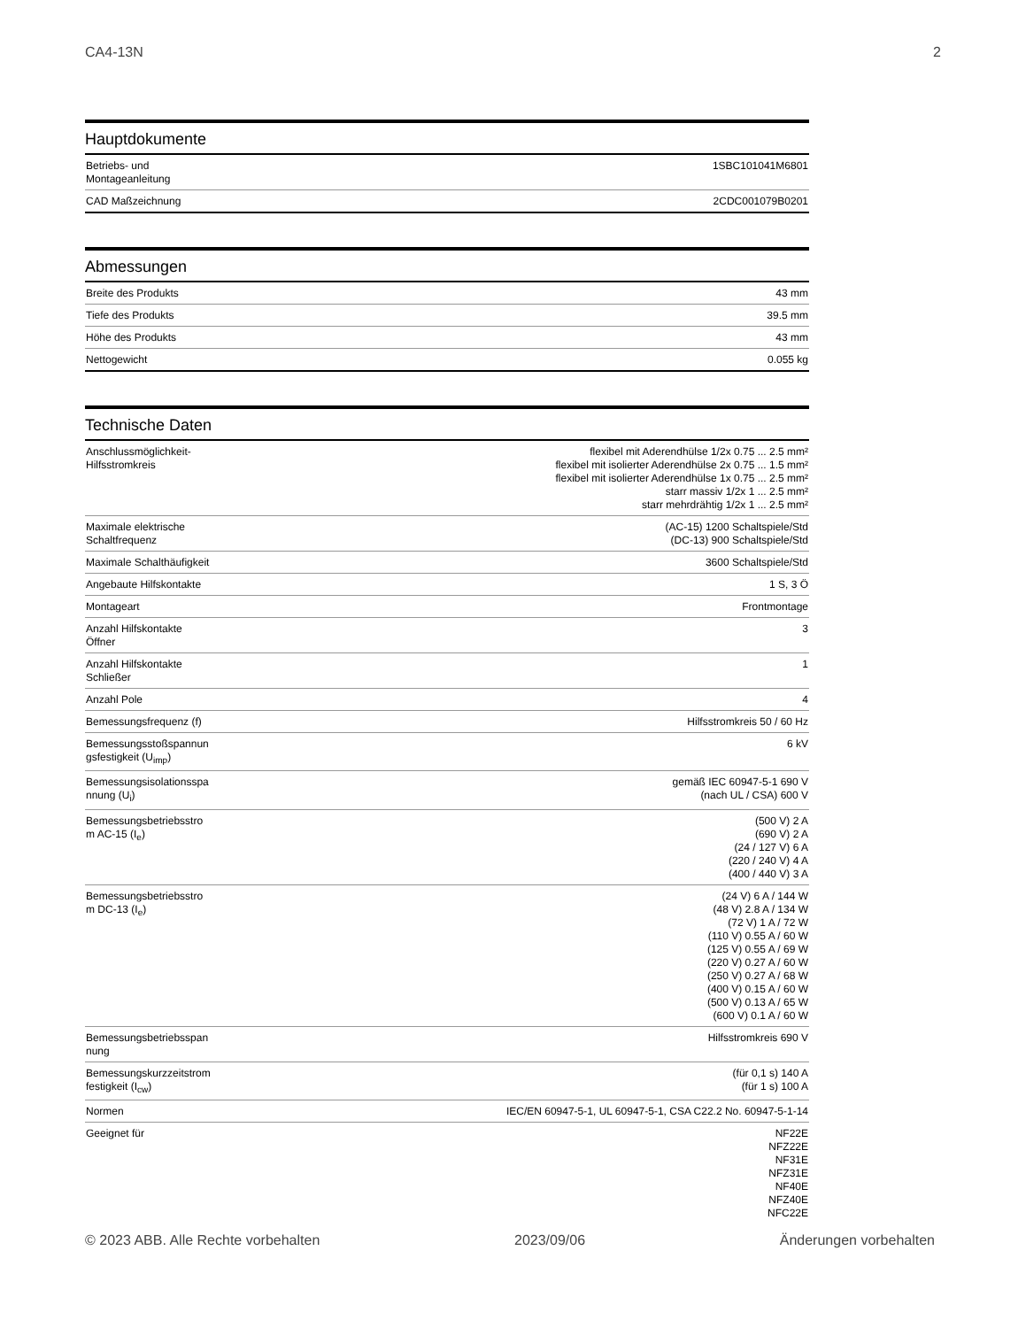CA4-13N 2
Hauptdokumente
| Betriebs- und Montageanleitung | 1SBC101041M6801 |
| CAD Maßzeichnung | 2CDC001079B0201 |
Abmessungen
| Breite des Produkts | 43 mm |
| Tiefe des Produkts | 39.5 mm |
| Höhe des Produkts | 43 mm |
| Nettogewicht | 0.055 kg |
Technische Daten
| Anschlussmöglichkeit- Hilfsstromkreis | flexibel mit Aderendhülse 1/2x 0.75 ... 2.5 mm² flexibel mit isolierter Aderendhülse 2x 0.75 ... 1.5 mm² flexibel mit isolierter Aderendhülse 1x 0.75 ... 2.5 mm² starr massiv 1/2x 1 ... 2.5 mm² starr mehrdrähtig 1/2x 1 ... 2.5 mm² |
| Maximale elektrische Schaltfrequenz | (AC-15) 1200 Schaltspiele/Std (DC-13) 900 Schaltspiele/Std |
| Maximale Schalthäufigkeit | 3600 Schaltspiele/Std |
| Angebaute Hilfskontakte | 1 S, 3 Ö |
| Montageart | Frontmontage |
| Anzahl Hilfskontakte Öffner | 3 |
| Anzahl Hilfskontakte Schließer | 1 |
| Anzahl Pole | 4 |
| Bemessungsfrequenz (f) | Hilfsstromkreis 50 / 60 Hz |
| Bemessungsstoßspannun gsfestigkeit (U<sub>imp</sub>) | 6 kV |
| Bemessungsisolationsspa nnung (U<sub>i</sub>) | gemäß IEC 60947-5-1 690 V (nach UL / CSA) 600 V |
| Bemessungsbetriebsstro m AC-15 (I<sub>e</sub>) | (500 V) 2 A (690 V) 2 A (24 / 127 V) 6 A (220 / 240 V) 4 A (400 / 440 V) 3 A |
| Bemessungsbetriebsstro m DC-13 (I<sub>e</sub>) | (24 V) 6 A / 144 W (48 V) 2.8 A / 134 W (72 V) 1 A / 72 W (110 V) 0.55 A / 60 W (125 V) 0.55 A / 69 W (220 V) 0.27 A / 60 W (250 V) 0.27 A / 68 W (400 V) 0.15 A / 60 W (500 V) 0.13 A / 65 W (600 V) 0.1 A / 60 W |
| Bemessungsbetriebsspan nung | Hilfsstromkreis 690 V |
| Bemessungskurzzeitstrom festigkeit (I<sub>cw</sub>) | (für 0,1 s) 140 A (für 1 s) 100 A |
| Normen | IEC/EN 60947-5-1, UL 60947-5-1, CSA C22.2 No. 60947-5-1-14 |
| Geeignet für | NF22E NFZ22E NF31E NFZ31E NF40E NFZ40E NFC22E |
© 2023 ABB. Alle Rechte vorbehalten 2023/09/06 Änderungen vorbehalten